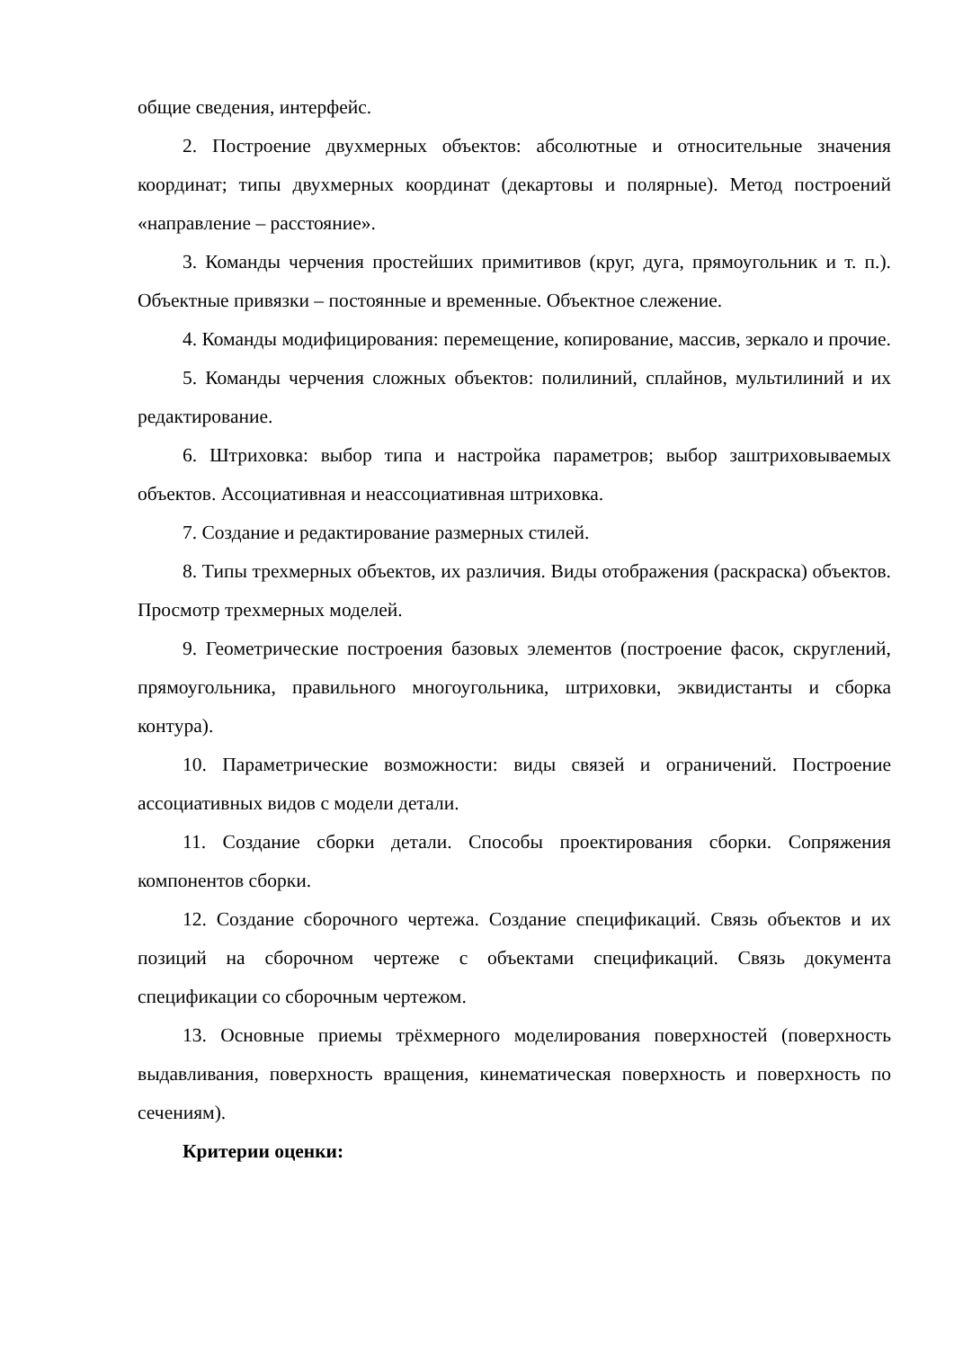общие сведения, интерфейс.
2. Построение двухмерных объектов: абсолютные и относительные значения координат; типы двухмерных координат (декартовы и полярные). Метод построений «направление – расстояние».
3. Команды черчения простейших примитивов (круг, дуга, прямоугольник и т. п.). Объектные привязки – постоянные и временные. Объектное слежение.
4. Команды модифицирования: перемещение, копирование, массив, зеркало и прочие.
5. Команды черчения сложных объектов: полилиний, сплайнов, мультилиний и их редактирование.
6. Штриховка: выбор типа и настройка параметров; выбор заштриховываемых объектов. Ассоциативная и неассоциативная штриховка.
7. Создание и редактирование размерных стилей.
8. Типы трехмерных объектов, их различия. Виды отображения (раскраска) объектов. Просмотр трехмерных моделей.
9. Геометрические построения базовых элементов (построение фасок, скруглений, прямоугольника, правильного многоугольника, штриховки, эквидистанты и сборка контура).
10. Параметрические возможности: виды связей и ограничений. Построение ассоциативных видов с модели детали.
11. Создание сборки детали. Способы проектирования сборки. Сопряжения компонентов сборки.
12. Создание сборочного чертежа. Создание спецификаций. Связь объектов и их позиций на сборочном чертеже с объектами спецификаций. Связь документа спецификации со сборочным чертежом.
13. Основные приемы трёхмерного моделирования поверхностей (поверхность выдавливания, поверхность вращения, кинематическая поверхность и поверхность по сечениям).
Критерии оценки: